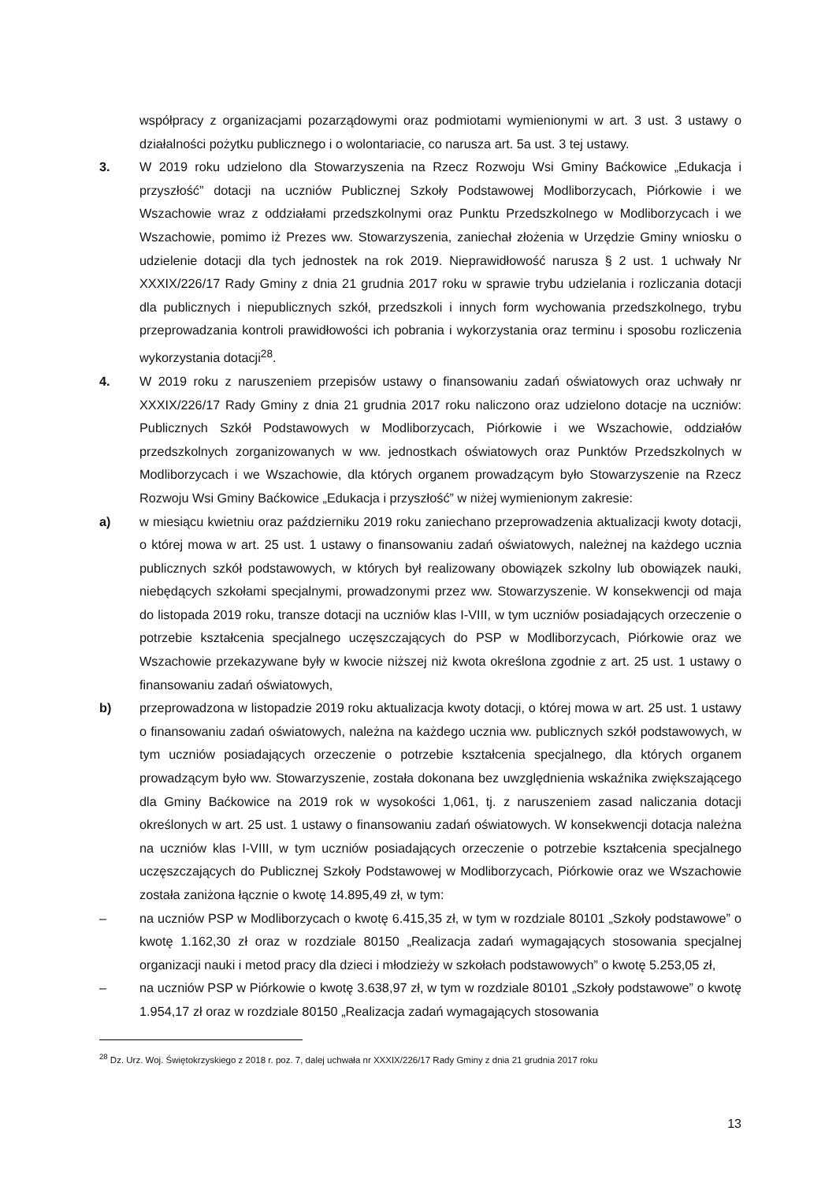współpracy z organizacjami pozarządowymi oraz podmiotami wymienionymi w art. 3 ust. 3 ustawy o działalności pożytku publicznego i o wolontariacie, co narusza art. 5a ust. 3 tej ustawy.
3. W 2019 roku udzielono dla Stowarzyszenia na Rzecz Rozwoju Wsi Gminy Baćkowice „Edukacja i przyszłość” dotacji na uczniów Publicznej Szkoły Podstawowej Modliborzycach, Piórkowie i we Wszachowie wraz z oddziałami przedszkolnymi oraz Punktu Przedszkolnego w Modliborzycach i we Wszachowie, pomimo iż Prezes ww. Stowarzyszenia, zaniechał złożenia w Urzędzie Gminy wniosku o udzielenie dotacji dla tych jednostek na rok 2019. Nieprawidłowość narusza § 2 ust. 1 uchwały Nr XXXIX/226/17 Rady Gminy z dnia 21 grudnia 2017 roku w sprawie trybu udzielania i rozliczania dotacji dla publicznych i niepublicznych szkół, przedszkoli i innych form wychowania przedszkolnego, trybu przeprowadzania kontroli prawidłowości ich pobrania i wykorzystania oraz terminu i sposobu rozliczenia wykorzystania dotacji<sup>28</sup>.
4. W 2019 roku z naruszeniem przepisów ustawy o finansowaniu zadań oświatowych oraz uchwały nr XXXIX/226/17 Rady Gminy z dnia 21 grudnia 2017 roku naliczono oraz udzielono dotacje na uczniów: Publicznych Szkół Podstawowych w Modliborzycach, Piórkowie i we Wszachowie, oddziałów przedszkolnych zorganizowanych w ww. jednostkach oświatowych oraz Punktów Przedszkolnych w Modliborzycach i we Wszachowie, dla których organem prowadzącym było Stowarzyszenie na Rzecz Rozwoju Wsi Gminy Baćkowice „Edukacja i przyszłość” w niżej wymienionym zakresie:
a) w miesiącu kwietniu oraz październiku 2019 roku zaniechano przeprowadzenia aktualizacji kwoty dotacji, o której mowa w art. 25 ust. 1 ustawy o finansowaniu zadań oświatowych, należnej na każdego ucznia publicznych szkół podstawowych, w których był realizowany obowiązek szkolny lub obowiązek nauki, niebędących szkołami specjalnymi, prowadzonymi przez ww. Stowarzyszenie. W konsekwencji od maja do listopada 2019 roku, transze dotacji na uczniów klas I-VIII, w tym uczniów posiadających orzeczenie o potrzebie kształcenia specjalnego uczęszczających do PSP w Modliborzycach, Piórkowie oraz we Wszachowie przekazywane były w kwocie niższej niż kwota określona zgodnie z art. 25 ust. 1 ustawy o finansowaniu zadań oświatowych,
b) przeprowadzona w listopadzie 2019 roku aktualizacja kwoty dotacji, o której mowa w art. 25 ust. 1 ustawy o finansowaniu zadań oświatowych, należna na każdego ucznia ww. publicznych szkół podstawowych, w tym uczniów posiadających orzeczenie o potrzebie kształcenia specjalnego, dla których organem prowadzącym było ww. Stowarzyszenie, została dokonana bez uwzględnienia wskaźnika zwiększającego dla Gminy Baćkowice na 2019 rok w wysokości 1,061, tj. z naruszeniem zasad naliczania dotacji określonych w art. 25 ust. 1 ustawy o finansowaniu zadań oświatowych. W konsekwencji dotacja należna na uczniów klas I-VIII, w tym uczniów posiadających orzeczenie o potrzebie kształcenia specjalnego uczęszczających do Publicznej Szkoły Podstawowej w Modliborzycach, Piórkowie oraz we Wszachowie została zaniżona łącznie o kwotę 14.895,49 zł, w tym:
– na uczniów PSP w Modliborzycach o kwotę 6.415,35 zł, w tym w rozdziale 80101 „Szkoły podstawowe” o kwotę 1.162,30 zł oraz w rozdziale 80150 „Realizacja zadań wymagających stosowania specjalnej organizacji nauki i metod pracy dla dzieci i młodzieży w szkołach podstawowych” o kwotę 5.253,05 zł,
– na uczniów PSP w Piórkowie o kwotę 3.638,97 zł, w tym w rozdziale 80101 „Szkoły podstawowe” o kwotę 1.954,17 zł oraz w rozdziale 80150 „Realizacja zadań wymagających stosowania
<sup>28</sup> Dz. Urz. Woj. Świętokrzyskiego z 2018 r. poz. 7, dalej uchwała nr XXXIX/226/17 Rady Gminy z dnia 21 grudnia 2017 roku
13